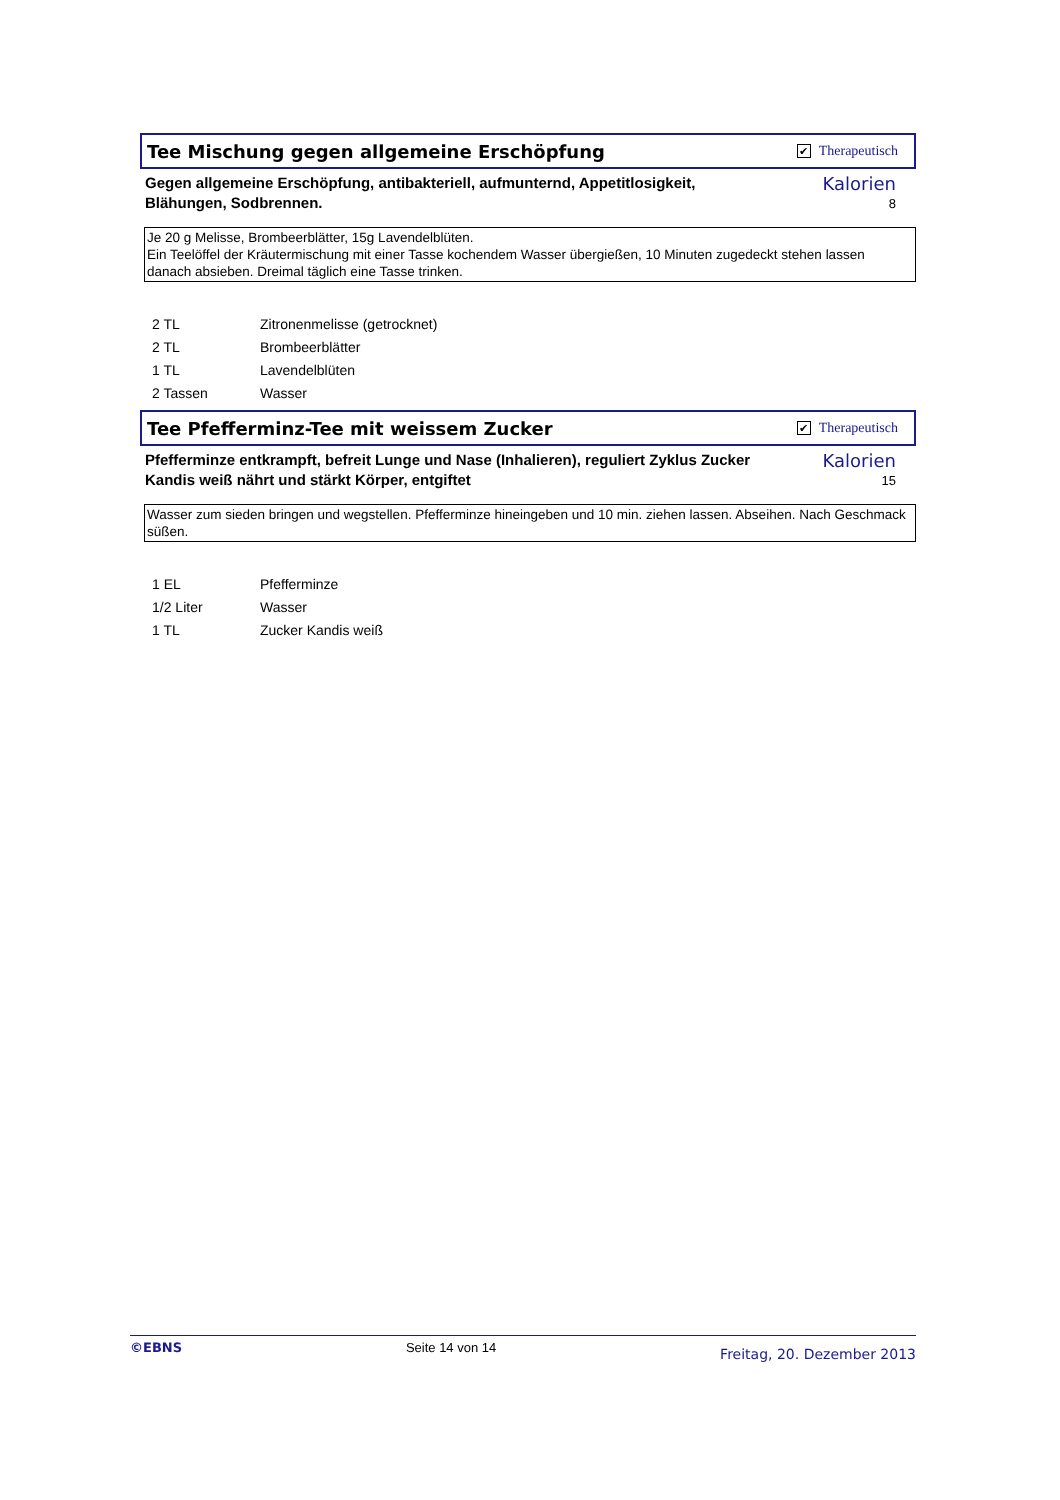Tee Mischung gegen allgemeine Erschöpfung
✔ Therapeutisch
Gegen allgemeine Erschöpfung, antibakteriell, aufmunternd, Appetitlosigkeit, Blähungen, Sodbrennen.
Kalorien
8
Je 20 g Melisse, Brombeerblätter, 15g Lavendelblüten.
Ein Teelöffel der Kräutermischung mit einer Tasse kochendem Wasser übergießen, 10 Minuten zugedeckt stehen lassen
danach absieben. Dreimal täglich eine Tasse trinken.
| 2 TL | Zitronenmelisse (getrocknet) |
| 2 TL | Brombeerblätter |
| 1 TL | Lavendelblüten |
| 2 Tassen | Wasser |
Tee Pfefferminz-Tee mit weissem Zucker
✔ Therapeutisch
Pfefferminze entkrampft, befreit Lunge und Nase (Inhalieren), reguliert Zyklus Zucker Kandis weiß nährt und stärkt Körper, entgiftet
Kalorien
15
Wasser zum sieden bringen und wegstellen. Pfefferminze hineingeben und 10 min. ziehen lassen. Abseihen. Nach Geschmack süßen.
| 1 EL | Pfefferminze |
| 1/2 Liter | Wasser |
| 1 TL | Zucker Kandis weiß |
©EBNS Seite 14 von 14 Freitag, 20. Dezember 2013